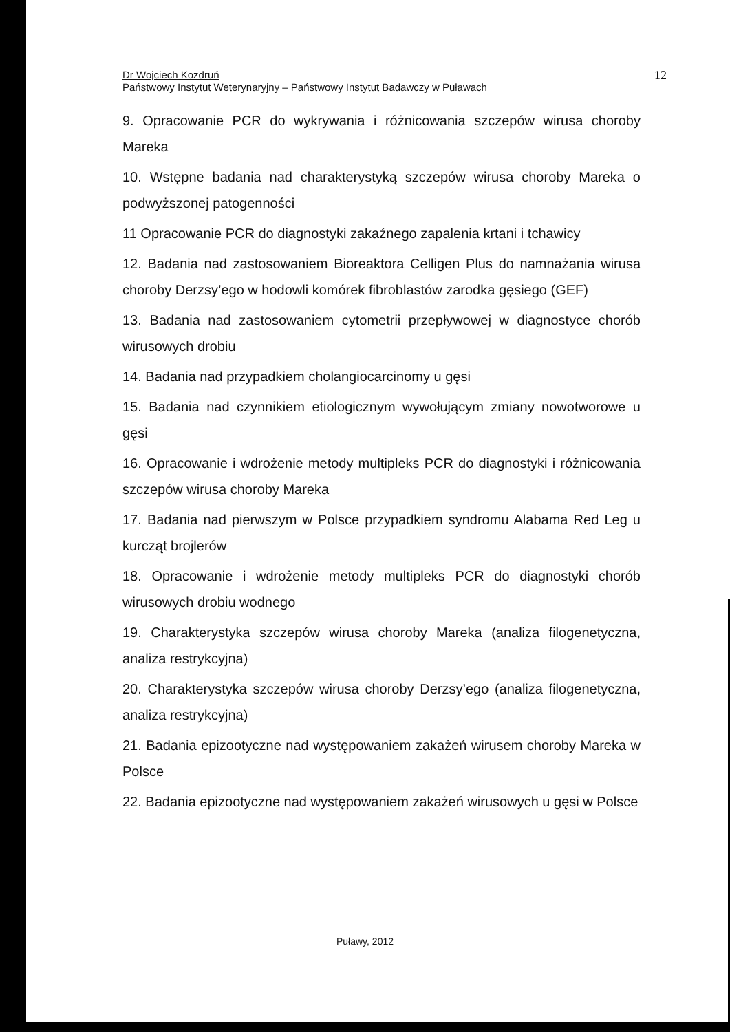Dr Wojciech Kozdruń
Państwowy Instytut Weterynaryjny – Państwowy Instytut Badawczy w Puławach
12
9. Opracowanie PCR do wykrywania i różnicowania szczepów wirusa choroby Mareka
10. Wstępne badania nad charakterystyką szczepów wirusa choroby Mareka o podwyższonej patogenności
11 Opracowanie PCR do diagnostyki zakaźnego zapalenia krtani i tchawicy
12. Badania nad zastosowaniem Bioreaktora Celligen Plus do namnażania wirusa choroby Derzsy’ego w hodowli komórek fibroblastów zarodka gęsiego (GEF)
13. Badania nad zastosowaniem cytometrii przepływowej w diagnostyce chorób wirusowych drobiu
14. Badania nad przypadkiem cholangiocarcinomy u gęsi
15. Badania nad czynnikiem etiologicznym wywołującym zmiany nowotworowe u gęsi
16. Opracowanie i wdrożenie metody multipleks PCR do diagnostyki i różnicowania szczepów wirusa choroby Mareka
17. Badania nad pierwszym w Polsce przypadkiem syndromu Alabama Red Leg u kurcząt brojlerów
18. Opracowanie i wdrożenie metody multipleks PCR do diagnostyki chorób wirusowych drobiu wodnego
19. Charakterystyka szczepów wirusa choroby Mareka (analiza filogenetyczna, analiza restrykcyjna)
20. Charakterystyka szczepów wirusa choroby Derzsy’ego (analiza filogenetyczna, analiza restrykcyjna)
21. Badania epizootyczne nad występowaniem zakażeń wirusem choroby Mareka w Polsce
22. Badania epizootyczne nad występowaniem zakażeń wirusowych u gęsi w Polsce
Puławy, 2012